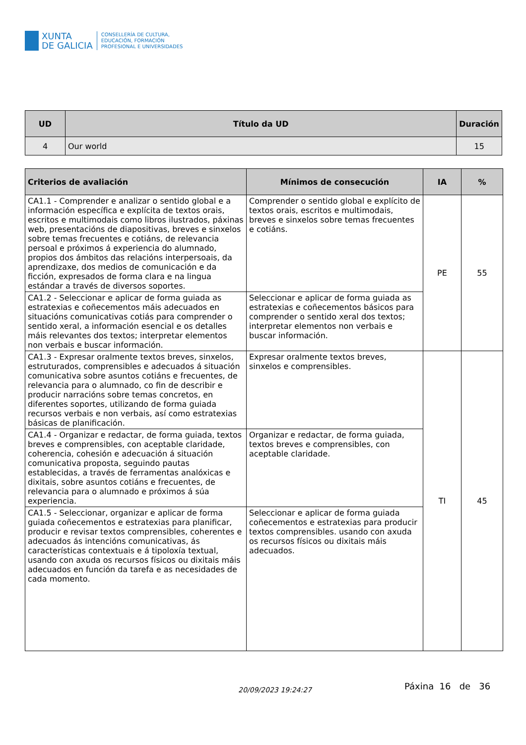XUNTA
DE GALICIA
CONSELLERÍA DE CULTURA,
EDUCACIÓN, FORMACIÓN
PROFESIONAL E UNIVERSIDADES
| UD | Título da UD | Duración |
| --- | --- | --- |
| 4 | Our world | 15 |
| Criterios de avaliación | Mínimos de consecución | IA | % |
| --- | --- | --- | --- |
| CA1.1 - Comprender e analizar o sentido global e a información específica e explícita de textos orais, escritos e multimodais como libros ilustrados, páxinas web, presentacións de diapositivas, breves e sinxelos sobre temas frecuentes e cotiáns, de relevancia persoal e próximos á experiencia do alumnado, propios dos ámbitos das relacións interpersoais, da aprendizaxe, dos medios de comunicación e da ficción, expresados de forma clara e na lingua estándar a través de diversos soportes. | Comprender o sentido global e explícito de textos orais, escritos e multimodais, breves e sinxelos sobre temas frecuentes e cotiáns. | PE | 55 |
| CA1.2 - Seleccionar e aplicar de forma guiada as estratexias e coñecementos máis adecuados en situacións comunicativas cotiás para comprender o sentido xeral, a información esencial e os detalles máis relevantes dos textos; interpretar elementos non verbais e buscar información. | Seleccionar e aplicar de forma guiada as estratexias e coñecementos básicos para comprender o sentido xeral dos textos; interpretar elementos non verbais e buscar información. | | |
| CA1.3 - Expresar oralmente textos breves, sinxelos, estruturados, comprensibles e adecuados á situación comunicativa sobre asuntos cotiáns e frecuentes, de relevancia para o alumnado, co fin de describir e producir narracións sobre temas concretos, en diferentes soportes, utilizando de forma guiada recursos verbais e non verbais, así como estratexias básicas de planificación. | Expresar oralmente textos breves, sinxelos e comprensibles. | TI | 45 |
| CA1.4 - Organizar e redactar, de forma guiada, textos breves e comprensibles, con aceptable claridade, coherencia, cohesión e adecuación á situación comunicativa proposta, seguindo pautas establecidas, a través de ferramentas analóxicas e dixitais, sobre asuntos cotiáns e frecuentes, de relevancia para o alumnado e próximos á súa experiencia. | Organizar e redactar, de forma guiada, textos breves e comprensibles, con aceptable claridade. | | |
| CA1.5 - Seleccionar, organizar e aplicar de forma guiada coñecementos e estratexias para planificar, producir e revisar textos comprensibles, coherentes e adecuados ás intencións comunicativas, ás características contextuais e á tipoloxía textual, usando con axuda os recursos físicos ou dixitais máis adecuados en función da tarefa e as necesidades de cada momento. | Seleccionar e aplicar de forma guiada coñecementos e estratexias para producir textos comprensibles. usando con axuda os recursos físicos ou dixitais máis adecuados. | | |
20/09/2023 19:24:27 Páxina 16 de 36